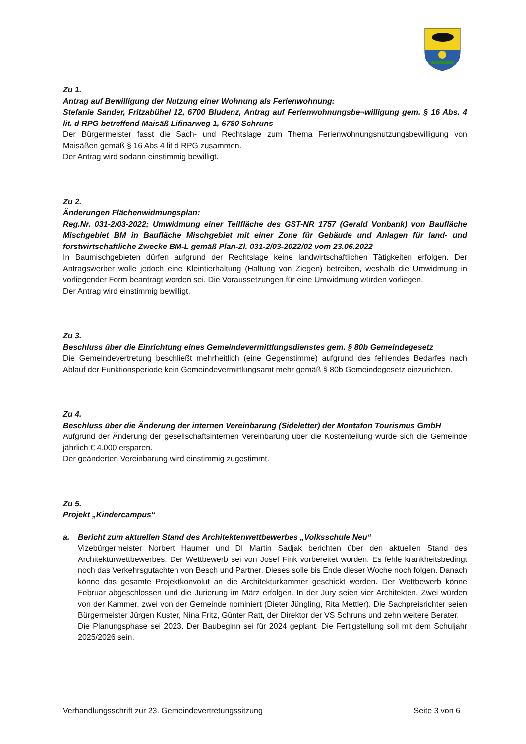Zu 1.
Antrag auf Bewilligung der Nutzung einer Wohnung als Ferienwohnung:
Stefanie Sander, Fritzabühel 12, 6700 Bludenz, Antrag auf Ferienwohnungsbe¬willigung gem. § 16 Abs. 4 lit. d RPG betreffend Maisäß Lifinarweg 1, 6780 Schruns
Der Bürgermeister fasst die Sach- und Rechtslage zum Thema Ferienwohnungsnutzungsbewilligung von Maisäßen gemäß § 16 Abs 4 lit d RPG zusammen.
Der Antrag wird sodann einstimmig bewilligt.
Zu 2.
Änderungen Flächenwidmungsplan:
Reg.Nr. 031-2/03-2022; Umwidmung einer Teilfläche des GST-NR 1757 (Gerald Vonbank) von Baufläche Mischgebiet BM in Baufläche Mischgebiet mit einer Zone für Gebäude und Anlagen für land- und forstwirtschaftliche Zwecke BM-L gemäß Plan-Zl. 031-2/03-2022/02 vom 23.06.2022
In Baumischgebieten dürfen aufgrund der Rechtslage keine landwirtschaftlichen Tätigkeiten erfolgen. Der Antragswerber wolle jedoch eine Kleintierhaltung (Haltung von Ziegen) betreiben, weshalb die Umwidmung in vorliegender Form beantragt worden sei. Die Voraussetzungen für eine Umwidmung würden vorliegen.
Der Antrag wird einstimmig bewilligt.
Zu 3.
Beschluss über die Einrichtung eines Gemeindevermittlungsdienstes gem. § 80b Gemeindegesetz
Die Gemeindevertretung beschließt mehrheitlich (eine Gegenstimme) aufgrund des fehlendes Bedarfes nach Ablauf der Funktionsperiode kein Gemeindevermittlungsamt mehr gemäß § 80b Gemeindegesetz einzurichten.
Zu 4.
Beschluss über die Änderung der internen Vereinbarung (Sideletter) der Montafon Tourismus GmbH
Aufgrund der Änderung der gesellschaftsinternen Vereinbarung über die Kostenteilung würde sich die Gemeinde jährlich € 4.000 ersparen.
Der geänderten Vereinbarung wird einstimmig zugestimmt.
Zu 5.
Projekt „Kindercampus“
a. Bericht zum aktuellen Stand des Architektenwettbewerbes „Volksschule Neu“
Vizebürgermeister Norbert Haumer und DI Martin Sadjak berichten über den aktuellen Stand des Architekturwettbewerbes. Der Wettbewerb sei von Josef Fink vorbereitet worden. Es fehle krankheitsbedingt noch das Verkehrsgutachten von Besch und Partner. Dieses solle bis Ende dieser Woche noch folgen. Danach könne das gesamte Projektkonvolut an die Architekturkammer geschickt werden. Der Wettbewerb könne Februar abgeschlossen und die Jurierung im März erfolgen. In der Jury seien vier Architekten. Zwei würden von der Kammer, zwei von der Gemeinde nominiert (Dieter Jüngling, Rita Mettler). Die Sachpreisrichter seien Bürgermeister Jürgen Kuster, Nina Fritz, Günter Ratt, der Direktor der VS Schruns und zehn weitere Berater.
Die Planungsphase sei 2023. Der Baubeginn sei für 2024 geplant. Die Fertigstellung soll mit dem Schuljahr 2025/2026 sein.
Verhandlungsschrift zur 23. Gemeindevertretungssitzung Seite 3 von 6